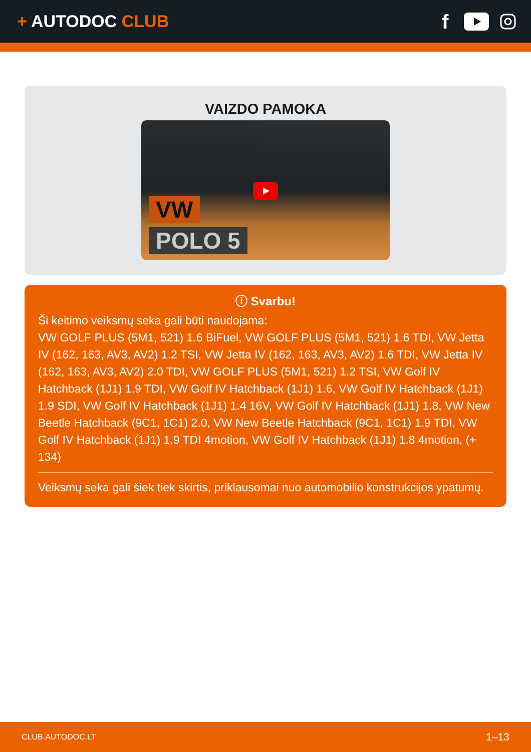+ AUTODOC CLUB
f
VAIZDO PAMOKA
VW
POLO 5
ⓘ Svarbu!
Ši keitimo veiksmų seka gali būti naudojama:
VW GOLF PLUS (5M1, 521) 1.6 BiFuel, VW GOLF PLUS (5M1, 521) 1.6 TDI, VW Jetta IV (162, 163, AV3, AV2) 1.2 TSI, VW Jetta IV (162, 163, AV3, AV2) 1.6 TDI, VW Jetta IV (162, 163, AV3, AV2) 2.0 TDI, VW GOLF PLUS (5M1, 521) 1.2 TSI, VW Golf IV Hatchback (1J1) 1.9 TDI, VW Golf IV Hatchback (1J1) 1.6, VW Golf IV Hatchback (1J1) 1.9 SDI, VW Golf IV Hatchback (1J1) 1.4 16V, VW Golf IV Hatchback (1J1) 1.8, VW New Beetle Hatchback (9C1, 1C1) 2.0, VW New Beetle Hatchback (9C1, 1C1) 1.9 TDI, VW Golf IV Hatchback (1J1) 1.9 TDI 4motion, VW Golf IV Hatchback (1J1) 1.8 4motion, (+ 134)
Veiksmų seka gali šiek tiek skirtis, priklausomai nuo automobilio konstrukcijos ypatumų.
CLUB.AUTODOC.LT 1–13